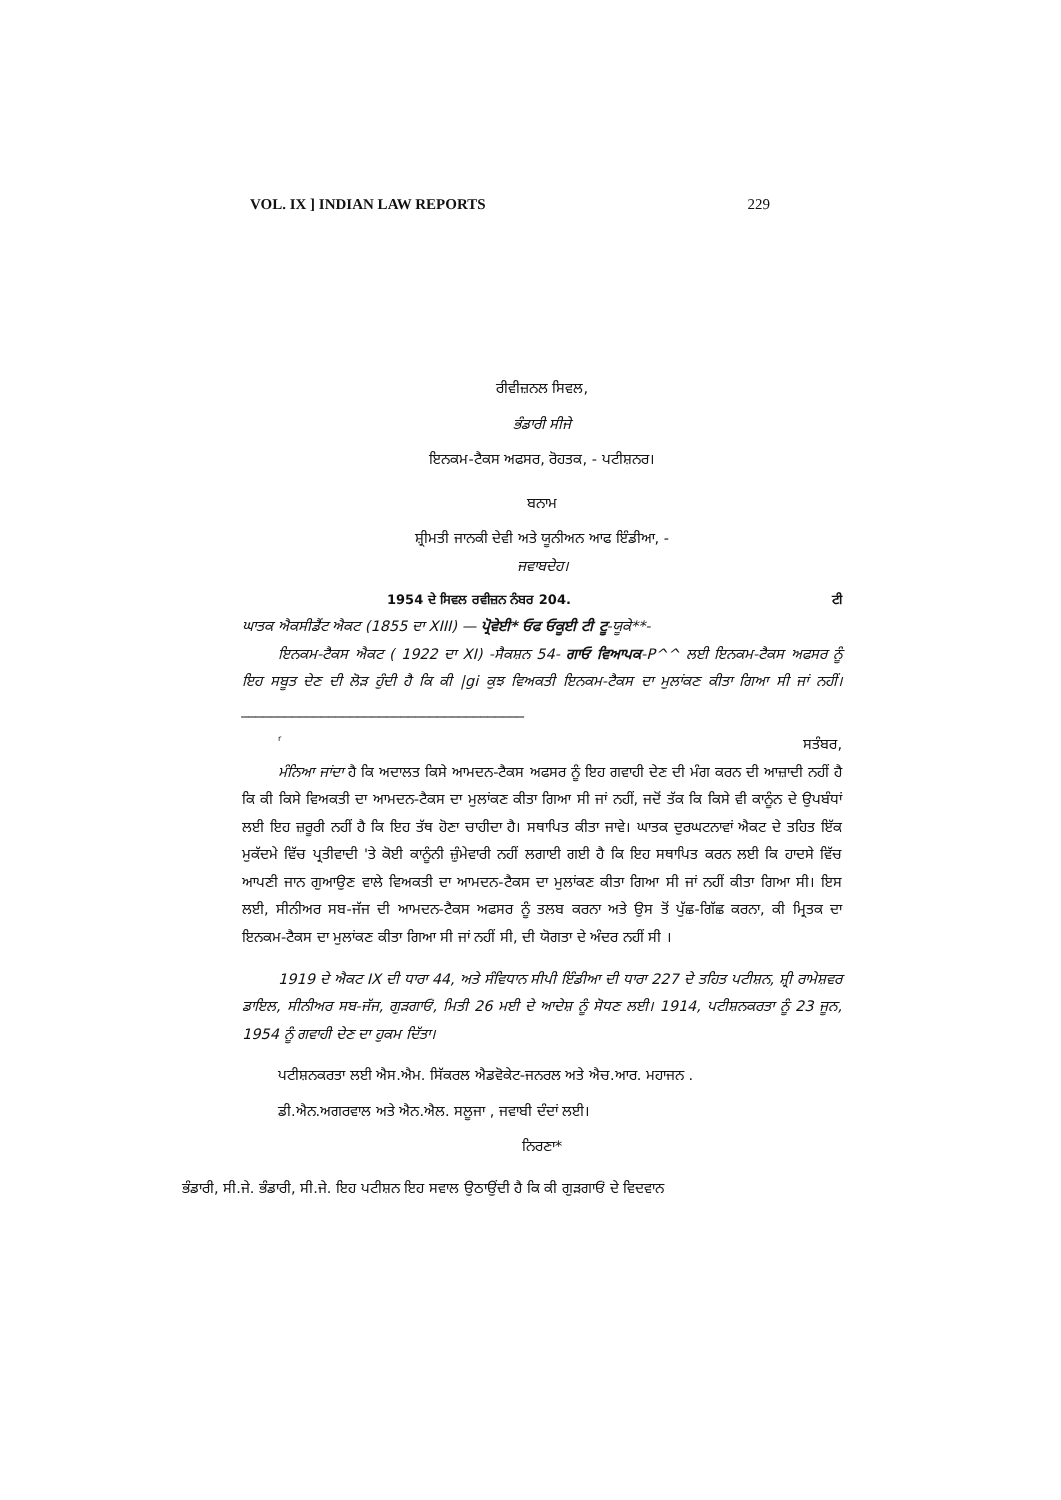VOL. IX ] INDIAN LAW REPORTS 229
ਰੀਵੀਜ਼ਨਲ ਸਿਵਲ,
ਭੰਡਾਰੀ ਸੀਜੇ
ਇਨਕਮ-ਟੈਕਸ ਅਫਸਰ, ਰੋਹਤਕ, - ਪਟੀਸ਼ਨਰ।
ਬਨਾਮ
ਸ਼੍ਰੀਮਤੀ ਜਾਨਕੀ ਦੇਵੀ ਅਤੇ ਯੂਨੀਅਨ ਆਫ ਇੰਡੀਆ, -
ਜਵਾਬਦੇਹ।
1954 ਦੇ ਸਿਵਲ ਰਵੀਜ਼ਨ ਨੰਬਰ 204. ਟੀ
ਘਾਤਕ ਐਕਸੀਡੈਂਟ ਐਕਟ (1855 ਦਾ XIII) — ਪ੍ਰੋਵੇਈ* ਓਫ ਓਕੂਈ ਟੀ ਟੂ-ਯੂਕੇ**-
ਇਨਕਮ-ਟੈਕਸ ਐਕਟ ( 1922 ਦਾ XI) -ਸੈਕਸ਼ਨ 54- ਗਾਓ ਵਿਆਪਕ-P^^ ਲਈ ਇਨਕਮ-ਟੈਕਸ ਅਫਸਰ ਨੂੰ ਇਹ ਸਬੂਤ ਦੇਣ ਦੀ ਲੋੜ ਹੁੰਦੀ ਹੈ ਕਿ ਕੀ |gi ਕੁਝ ਵਿਅਕਤੀ ਇਨਕਮ-ਟੈਕਸ ਦਾ ਮੁਲਾਂਕਣ ਕੀਤਾ ਗਿਆ ਸੀ ਜਾਂ ਨਹੀਂ।_______________________________________
rਸਤੰਬਰ,
ਮੰਨਿਆ ਜਾਂਦਾ ਹੈ ਕਿ ਅਦਾਲਤ ਕਿਸੇ ਆਮਦਨ-ਟੈਕਸ ਅਫਸਰ ਨੂੰ ਇਹ ਗਵਾਹੀ ਦੇਣ ਦੀ ਮੰਗ ਕਰਨ ਦੀ ਆਜ਼ਾਦੀ ਨਹੀਂ ਹੈ ਕਿ ਕੀ ਕਿਸੇ ਵਿਅਕਤੀ ਦਾ ਆਮਦਨ-ਟੈਕਸ ਦਾ ਮੁਲਾਂਕਣ ਕੀਤਾ ਗਿਆ ਸੀ ਜਾਂ ਨਹੀਂ, ਜਦੋਂ ਤੱਕ ਕਿ ਕਿਸੇ ਵੀ ਕਾਨੂੰਨ ਦੇ ਉਪਬੰਧਾਂ ਲਈ ਇਹ ਜ਼ਰੂਰੀ ਨਹੀਂ ਹੈ ਕਿ ਇਹ ਤੱਥ ਹੋਣਾ ਚਾਹੀਦਾ ਹੈ। ਸਥਾਪਿਤ ਕੀਤਾ ਜਾਵੇ। ਘਾਤਕ ਦੁਰਘਟਨਾਵਾਂ ਐਕਟ ਦੇ ਤਹਿਤ ਇੱਕ ਮੁਕੱਦਮੇ ਵਿੱਚ ਪ੍ਰਤੀਵਾਦੀ 'ਤੇ ਕੋਈ ਕਾਨੂੰਨੀ ਜ਼ੁੰਮੇਵਾਰੀ ਨਹੀਂ ਲਗਾਈ ਗਈ ਹੈ ਕਿ ਇਹ ਸਥਾਪਿਤ ਕਰਨ ਲਈ ਕਿ ਹਾਦਸੇ ਵਿੱਚ ਆਪਣੀ ਜਾਨ ਗੁਆਉਣ ਵਾਲੇ ਵਿਅਕਤੀ ਦਾ ਆਮਦਨ-ਟੈਕਸ ਦਾ ਮੁਲਾਂਕਣ ਕੀਤਾ ਗਿਆ ਸੀ ਜਾਂ ਨਹੀਂ ਕੀਤਾ ਗਿਆ ਸੀ। ਇਸ ਲਈ, ਸੀਨੀਅਰ ਸਬ-ਜੱਜ ਦੀ ਆਮਦਨ-ਟੈਕਸ ਅਫਸਰ ਨੂੰ ਤਲਬ ਕਰਨਾ ਅਤੇ ਉਸ ਤੋਂ ਪੁੱਛ-ਗਿੱਛ ਕਰਨਾ, ਕੀ ਮ੍ਰਿਤਕ ਦਾ ਇਨਕਮ-ਟੈਕਸ ਦਾ ਮੁਲਾਂਕਣ ਕੀਤਾ ਗਿਆ ਸੀ ਜਾਂ ਨਹੀਂ ਸੀ, ਦੀ ਯੋਗਤਾ ਦੇ ਅੰਦਰ ਨਹੀਂ ਸੀ ।
1919 ਦੇ ਐਕਟ IX ਦੀ ਧਾਰਾ 44, ਅਤੇ ਸੰਵਿਧਾਨ ਸੀਪੀ ਇੰਡੀਆ ਦੀ ਧਾਰਾ 227 ਦੇ ਤਹਿਤ ਪਟੀਸ਼ਨ, ਸ਼੍ਰੀ ਰਾਮੇਸ਼ਵਰ ਡਾਇਲ, ਸੀਨੀਅਰ ਸਬ-ਜੱਜ, ਗੁੜਗਾਓਂ, ਮਿਤੀ 26 ਮਈ ਦੇ ਆਦੇਸ਼ ਨੂੰ ਸੋਧਣ ਲਈ। 1914, ਪਟੀਸ਼ਨਕਰਤਾ ਨੂੰ 23 ਜੂਨ, 1954 ਨੂੰ ਗਵਾਹੀ ਦੇਣ ਦਾ ਹੁਕਮ ਦਿੱਤਾ।
ਪਟੀਸ਼ਨਕਰਤਾ ਲਈ ਐਸ.ਐਮ. ਸਿੱਕਰਲ ਐਡਵੋਕੇਟ-ਜਨਰਲ ਅਤੇ ਐਚ.ਆਰ. ਮਹਾਜਨ .
ਡੀ.ਐਨ.ਅਗਰਵਾਲ ਅਤੇ ਐਨ.ਐਲ. ਸਲੂਜਾ , ਜਵਾਬੀ ਦੰਦਾਂ ਲਈ।
ਨਿਰਣਾ*
ਭੰਡਾਰੀ, ਸੀ.ਜੇ. ਭੰਡਾਰੀ, ਸੀ.ਜੇ. ਇਹ ਪਟੀਸ਼ਨ ਇਹ ਸਵਾਲ ਉਠਾਉਂਦੀ ਹੈ ਕਿ ਕੀ ਗੁੜਗਾਓਂ ਦੇ ਵਿਦਵਾਨ